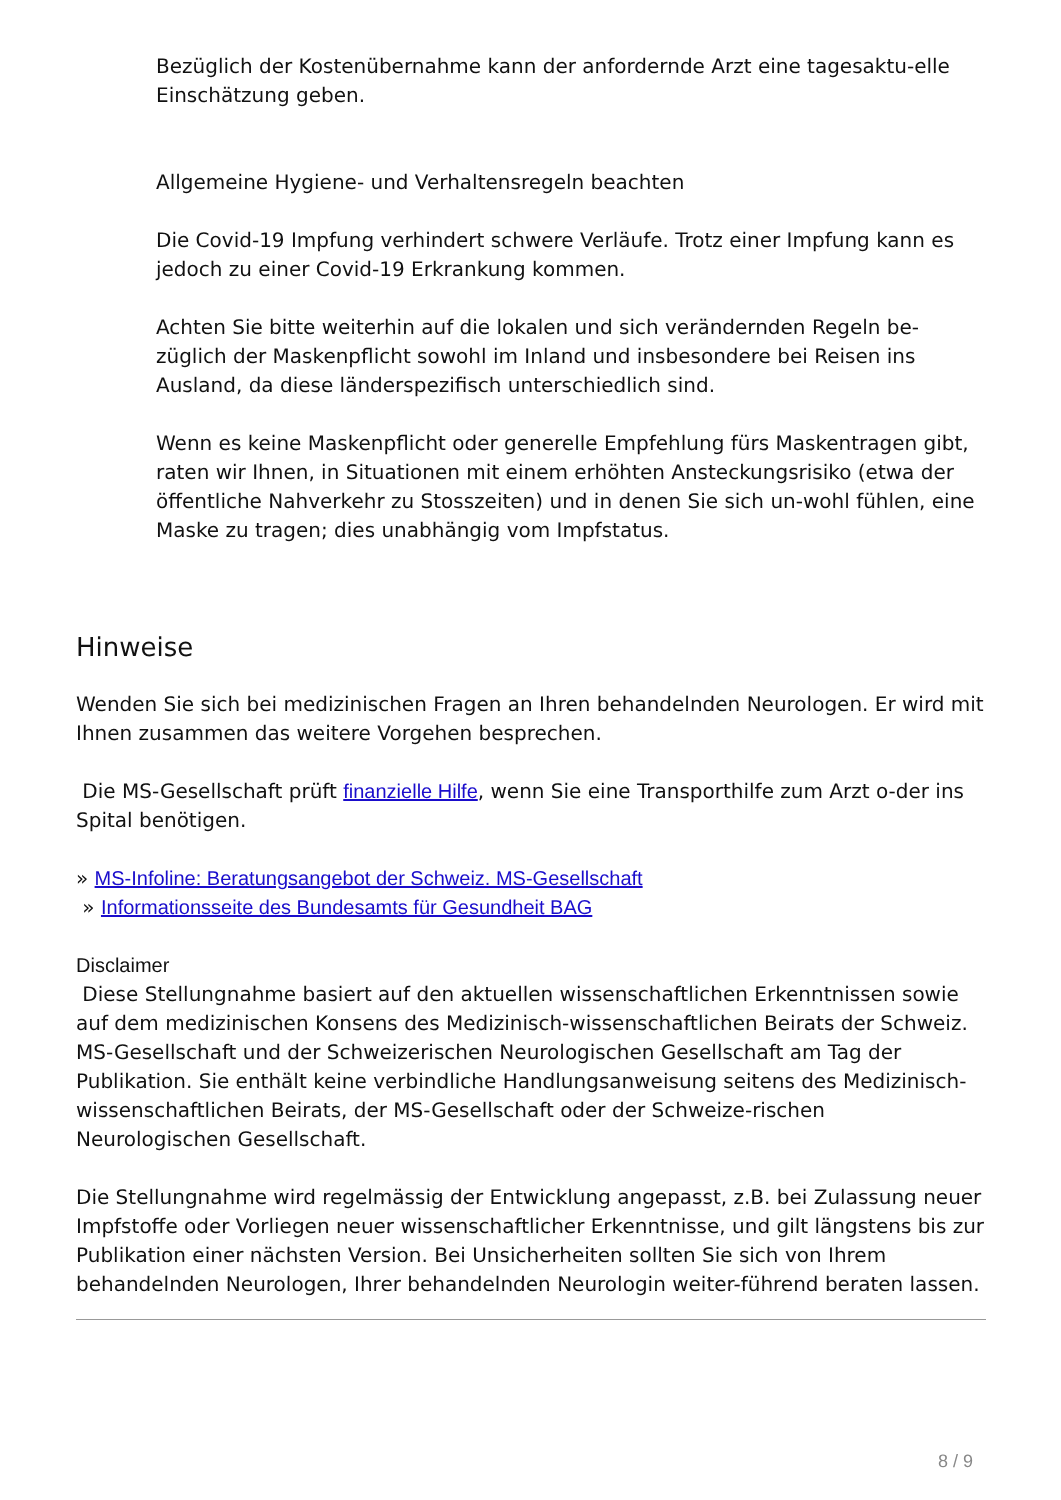Bezüglich der Kostenübernahme kann der anfordernde Arzt eine tagesaktu-elle Einschätzung geben.
Allgemeine Hygiene- und Verhaltensregeln beachten
Die Covid-19 Impfung verhindert schwere Verläufe. Trotz einer Impfung kann es jedoch zu einer Covid-19 Erkrankung kommen.
Achten Sie bitte weiterhin auf die lokalen und sich verändernden Regeln be-züglich der Maskenpflicht sowohl im Inland und insbesondere bei Reisen ins Ausland, da diese länderspezifisch unterschiedlich sind.
Wenn es keine Maskenpflicht oder generelle Empfehlung fürs Maskentragen gibt, raten wir Ihnen, in Situationen mit einem erhöhten Ansteckungsrisiko (etwa der öffentliche Nahverkehr zu Stosszeiten) und in denen Sie sich un-wohl fühlen, eine Maske zu tragen; dies unabhängig vom Impfstatus.
Hinweise
Wenden Sie sich bei medizinischen Fragen an Ihren behandelnden Neurologen. Er wird mit Ihnen zusammen das weitere Vorgehen besprechen.
Die MS-Gesellschaft prüft finanzielle Hilfe, wenn Sie eine Transporthilfe zum Arzt o-der ins Spital benötigen.
» MS-Infoline: Beratungsangebot der Schweiz. MS-Gesellschaft
» Informationsseite des Bundesamts für Gesundheit BAG
Disclaimer
Diese Stellungnahme basiert auf den aktuellen wissenschaftlichen Erkenntnissen sowie auf dem medizinischen Konsens des Medizinisch-wissenschaftlichen Beirats der Schweiz. MS-Gesellschaft und der Schweizerischen Neurologischen Gesellschaft am Tag der Publikation. Sie enthält keine verbindliche Handlungsanweisung seitens des Medizinisch-wissenschaftlichen Beirats, der MS-Gesellschaft oder der Schweize-rischen Neurologischen Gesellschaft.
Die Stellungnahme wird regelmässig der Entwicklung angepasst, z.B. bei Zulassung neuer Impfstoffe oder Vorliegen neuer wissenschaftlicher Erkenntnisse, und gilt längstens bis zur Publikation einer nächsten Version. Bei Unsicherheiten sollten Sie sich von Ihrem behandelnden Neurologen, Ihrer behandelnden Neurologin weiter-führend beraten lassen.
8 / 9